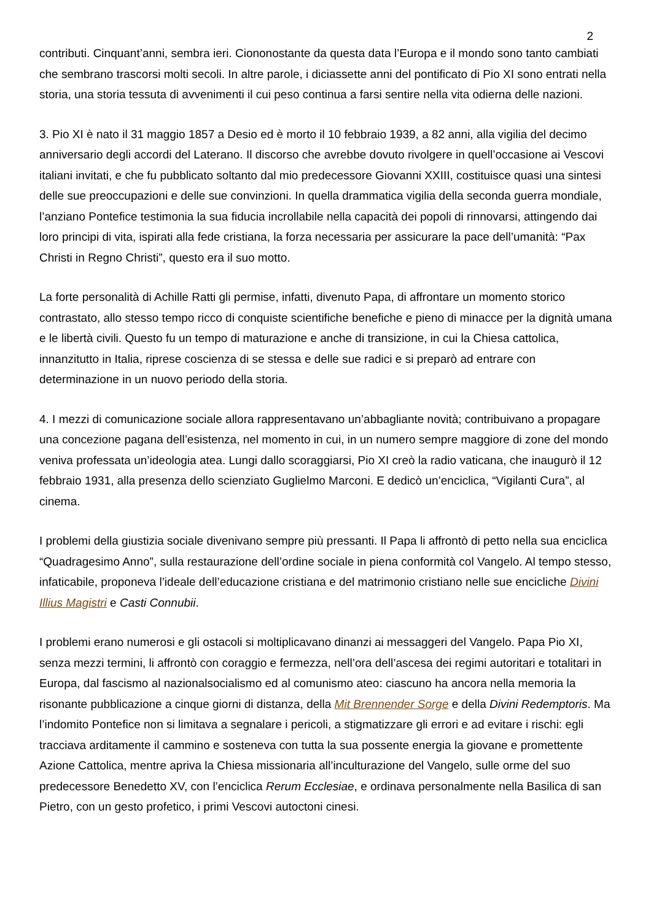2
contributi. Cinquant’anni, sembra ieri. Ciononostante da questa data l’Europa e il mondo sono tanto cambiati che sembrano trascorsi molti secoli. In altre parole, i diciassette anni del pontificato di Pio XI sono entrati nella storia, una storia tessuta di avvenimenti il cui peso continua a farsi sentire nella vita odierna delle nazioni.
3. Pio XI è nato il 31 maggio 1857 a Desio ed è morto il 10 febbraio 1939, a 82 anni, alla vigilia del decimo anniversario degli accordi del Laterano. Il discorso che avrebbe dovuto rivolgere in quell’occasione ai Vescovi italiani invitati, e che fu pubblicato soltanto dal mio predecessore Giovanni XXIII, costituisce quasi una sintesi delle sue preoccupazioni e delle sue convinzioni. In quella drammatica vigilia della seconda guerra mondiale, l’anziano Pontefice testimonia la sua fiducia incrollabile nella capacità dei popoli di rinnovarsi, attingendo dai loro principi di vita, ispirati alla fede cristiana, la forza necessaria per assicurare la pace dell’umanità: “Pax Christi in Regno Christi”, questo era il suo motto.
La forte personalità di Achille Ratti gli permise, infatti, divenuto Papa, di affrontare un momento storico contrastato, allo stesso tempo ricco di conquiste scientifiche benefiche e pieno di minacce per la dignità umana e le libertà civili. Questo fu un tempo di maturazione e anche di transizione, in cui la Chiesa cattolica, innanzitutto in Italia, riprese coscienza di se stessa e delle sue radici e si preparò ad entrare con determinazione in un nuovo periodo della storia.
4. I mezzi di comunicazione sociale allora rappresentavano un’abbagliante novità; contribuivano a propagare una concezione pagana dell’esistenza, nel momento in cui, in un numero sempre maggiore di zone del mondo veniva professata un’ideologia atea. Lungi dallo scoraggiarsi, Pio XI creò la radio vaticana, che inaugurò il 12 febbraio 1931, alla presenza dello scienziato Guglielmo Marconi. E dedicò un’enciclica, “Vigilanti Cura”, al cinema.
I problemi della giustizia sociale divenivano sempre più pressanti. Il Papa li affrontò di petto nella sua enciclica “Quadragesimo Anno”, sulla restaurazione dell’ordine sociale in piena conformità col Vangelo. Al tempo stesso, infaticabile, proponeva l’ideale dell’educazione cristiana e del matrimonio cristiano nelle sue encicliche Divini Illius Magistri e Casti Connubii.
I problemi erano numerosi e gli ostacoli si moltiplicavano dinanzi ai messaggeri del Vangelo. Papa Pio XI, senza mezzi termini, li affrontò con coraggio e fermezza, nell’ora dell’ascesa dei regimi autoritari e totalitari in Europa, dal fascismo al nazionalsocialismo ed al comunismo ateo: ciascuno ha ancora nella memoria la risonante pubblicazione a cinque giorni di distanza, della Mit Brennender Sorge e della Divini Redemptoris. Ma l’indomito Pontefice non si limitava a segnalare i pericoli, a stigmatizzare gli errori e ad evitare i rischi: egli tracciava arditamente il cammino e sosteneva con tutta la sua possente energia la giovane e promettente Azione Cattolica, mentre apriva la Chiesa missionaria all’inculturazione del Vangelo, sulle orme del suo predecessore Benedetto XV, con l’enciclica Rerum Ecclesiae, e ordinava personalmente nella Basilica di san Pietro, con un gesto profetico, i primi Vescovi autoctoni cinesi.